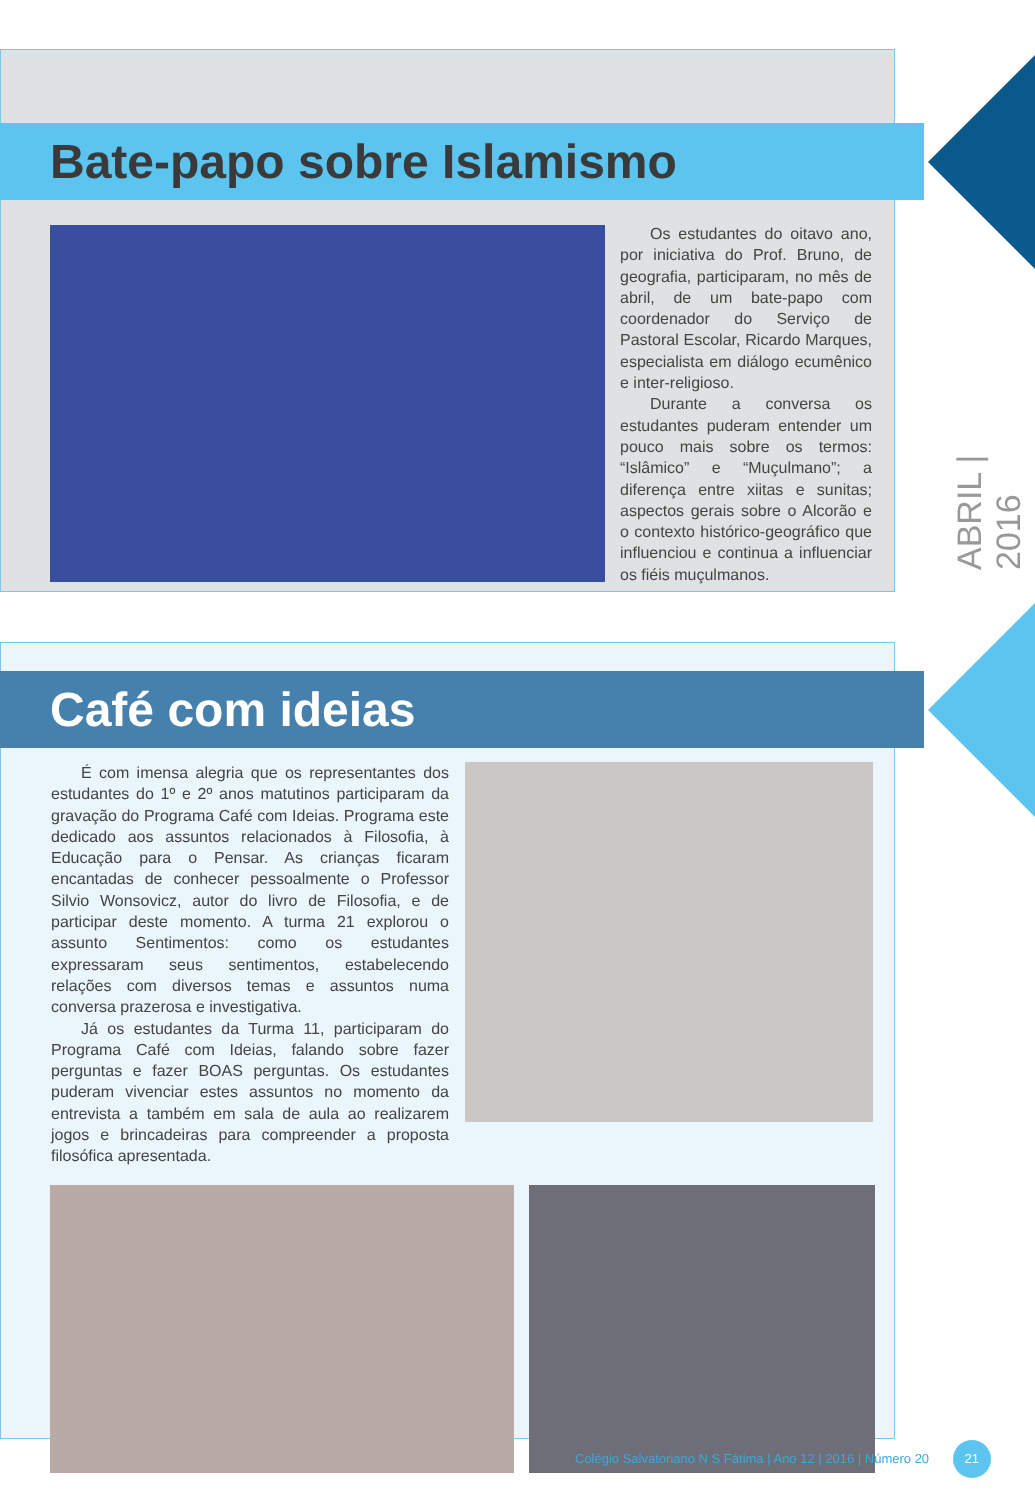Bate-papo sobre Islamismo
Os estudantes do oitavo ano, por iniciativa do Prof. Bruno, de geografia, participaram, no mês de abril, de um bate-papo com coordenador do Serviço de Pastoral Escolar, Ricardo Marques, especialista em diálogo ecumênico e inter-religioso.
Durante a conversa os estudantes puderam entender um pouco mais sobre os termos: “Islâmico” e “Muçulmano”; a diferença entre xiitas e sunitas; aspectos gerais sobre o Alcorão e o contexto histórico-geográfico que influenciou e continua a influenciar os fiéis muçulmanos.
ABRIL | 2016
Café com ideias
É com imensa alegria que os representantes dos estudantes do 1º e 2º anos matutinos participaram da gravação do Programa Café com Ideias. Programa este dedicado aos assuntos relacionados à Filosofia, à Educação para o Pensar. As crianças ficaram encantadas de conhecer pessoalmente o Professor Silvio Wonsovicz, autor do livro de Filosofia, e de participar deste momento. A turma 21 explorou o assunto Sentimentos: como os estudantes expressaram seus sentimentos, estabelecendo relações com diversos temas e assuntos numa conversa prazerosa e investigativa.
Já os estudantes da Turma 11, participaram do Programa Café com Ideias, falando sobre fazer perguntas e fazer BOAS perguntas. Os estudantes puderam vivenciar estes assuntos no momento da entrevista a também em sala de aula ao realizarem jogos e brincadeiras para compreender a proposta filosófica apresentada.
Colégio Salvatoriano N S Fátima | Ano 12 | 2016 | Número 20 21